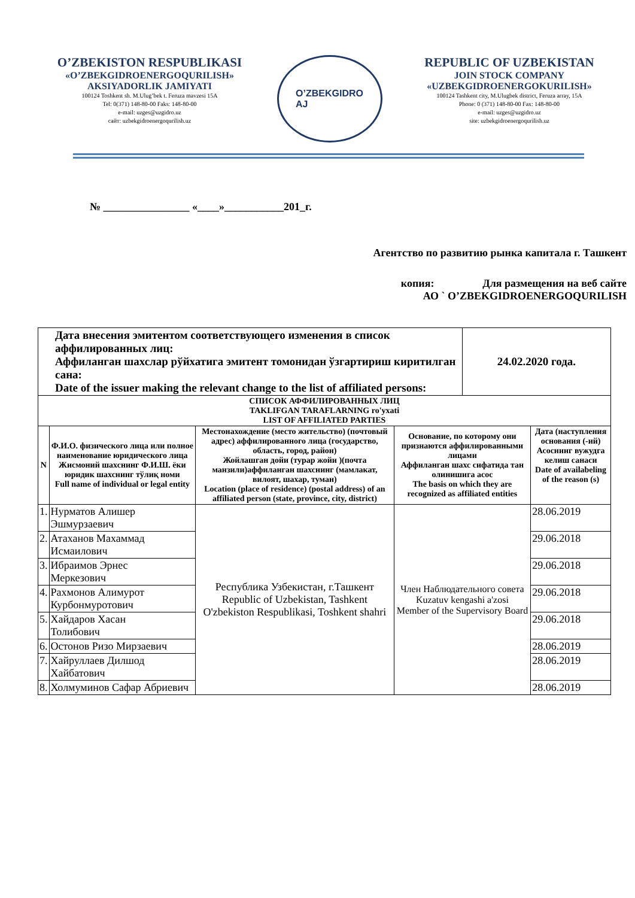O’ZBEKISTON RESPUBLIKASI
«O’ZBEKGIDROENERGOQURILISH»
AKSIYADORLIK JAMIYATI
100124 Toshkent sh. M.Ulug’bek t. Feruza mavzesi 15A
Tel: 0(371) 148-80-00 Faks: 148-80-00
e-mail: uzges@uzgidro.uz
сайт: uzbekgidroenergoqurilish.uz
O’ZBEKGIDRO
AJ
REPUBLIC OF UZBEKISTAN
JOIN STOCK COMPANY
«UZBEKGIDROENERGOKURILISH»
100124 Tashkent city, M.Ulugbek district, Feruza array, 15A
Phone: 0 (371) 148-80-00 Fax: 148-80-00
e-mail: uzges@uzgidro.uz
site: uzbekgidroenergoqurilish.uz
№ ________________ «____»___________201_г.
Агентство по развитию рынка капитала г. Ташкент
копия: Для размещения на веб сайте
АО ` O’ZBEKGIDROENERGOQURILISH
| Дата внесения эмитентом соответствующего изменения в список аффилированных лиц: Аффиланган шахслар рўйхатига эмитент томонидан ўзгартириш киритилган сана: Date of the issuer making the relevant change to the list of affiliated persons: | | | | 24.02.2020 года. | |
| СПИСОК АФФИЛИРОВАННЫХ ЛИЦ TAKLIFGAN TARAFLARNING ro'yxati LIST OF AFFILIATED PARTIES | | | | | |
| N | Ф.И.О. физического лица или полное наименование юридического лица Жисмоний шахснинг Ф.И.Ш. ёки юридик шахснинг тўлиқ номи Full name of individual or legal entity | Местонахождение (место жительство) (почтовый адрес) аффилированного лица (государство, область, город, район) Жойлашган дойи (турар жойи )(почта манзили)аффиланган шахснинг (мамлакат, вилоят, шахар, туман) Location (place of residence) (postal address) of an affiliated person (state, province, city, district) | Основание, по которому они признаются аффилированными лицами Аффиланган шахс сифатида тан олинишига асос The basis on which they are recognized as affiliated entities | | Дата (наступления основания (-ий) Асоснинг вужудга келиш санаси Date of availabeling of the reason (s) |
| 1. | Нурматов Алишер Эшмурзаевич | Республика Узбекистан, г.Ташкент Republic of Uzbekistan, Tashkent O'zbekiston Respublikasi, Toshkent shahri | Член Наблюдательного совета Kuzatuv kengashi a'zosi Member of the Supervisory Board | | 28.06.2019 |
| 2. | Атаханов Махаммад Исмаилович | | | | 29.06.2018 |
| 3. | Ибраимов Эрнес Меркезович | | | | 29.06.2018 |
| 4. | Рахмонов Алимурот Курбонмуротович | | | | 29.06.2018 |
| 5. | Хайдаров Хасан Толибович | | | | 29.06.2018 |
| 6. | Остонов Ризо Мирзаевич | | | | 28.06.2019 |
| 7. | Хайруллаев Дилшод Хайбатович | | | | 28.06.2019 |
| 8. | Холмуминов Сафар Абриевич | | | | 28.06.2019 |